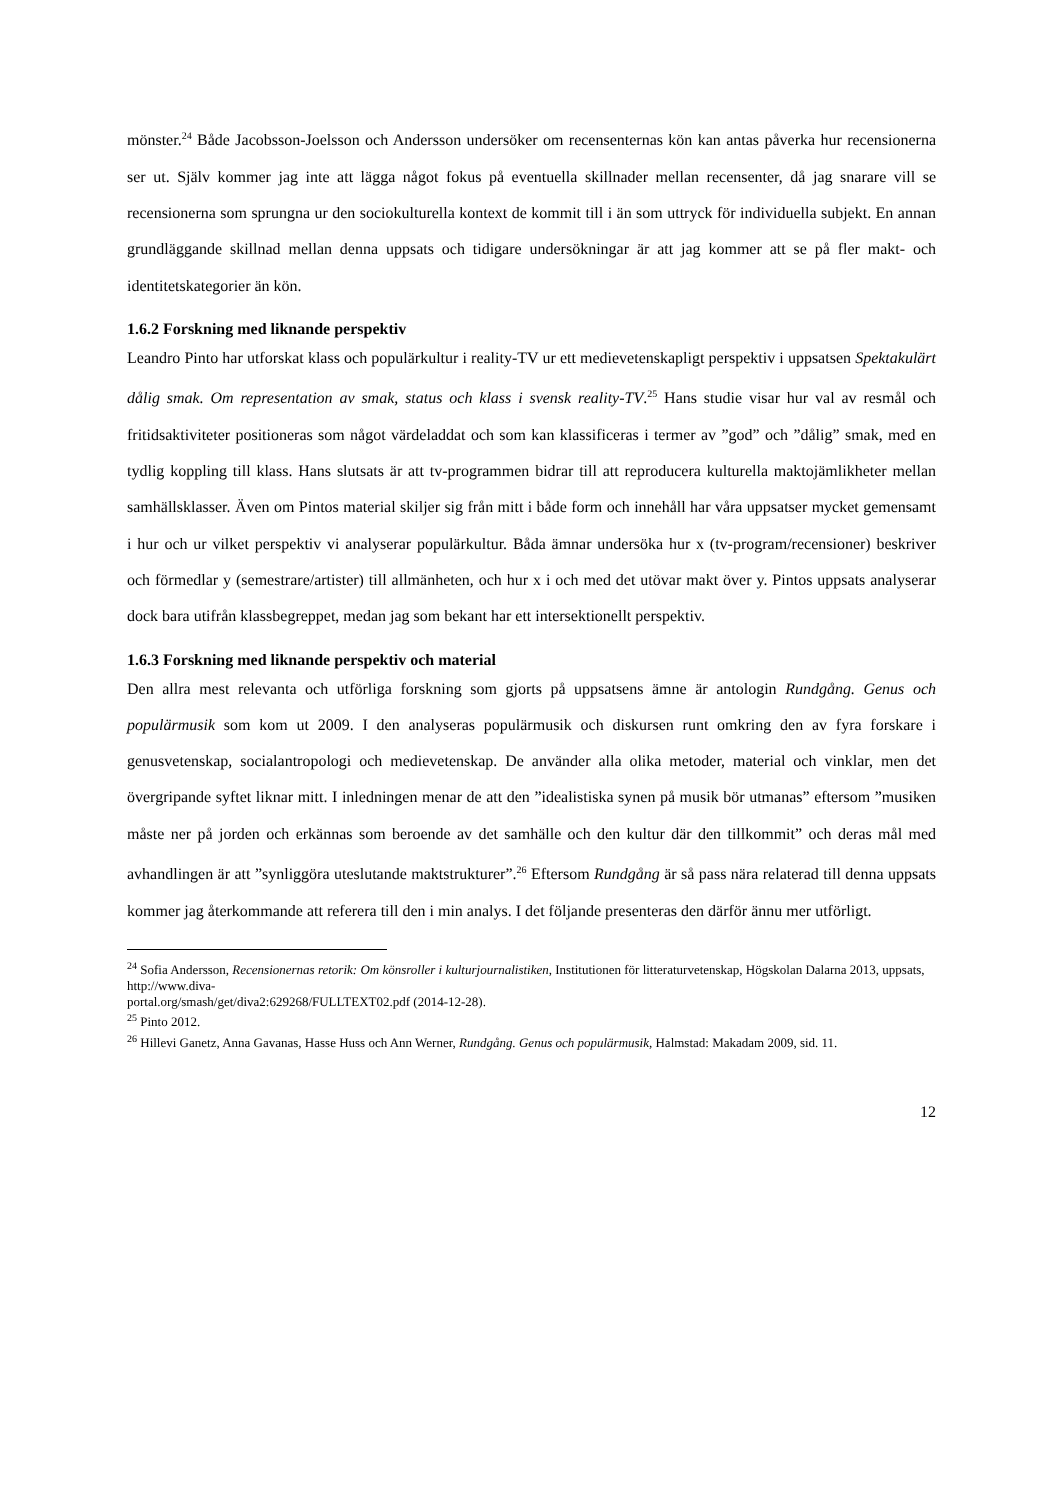mönster.<sup>24</sup> Både Jacobsson-Joelsson och Andersson undersöker om recensenternas kön kan antas påverka hur recensionerna ser ut. Själv kommer jag inte att lägga något fokus på eventuella skillnader mellan recensenter, då jag snarare vill se recensionerna som sprungna ur den sociokulturella kontext de kommit till i än som uttryck för individuella subjekt. En annan grundläggande skillnad mellan denna uppsats och tidigare undersökningar är att jag kommer att se på fler makt- och identitetskategorier än kön.
1.6.2 Forskning med liknande perspektiv
Leandro Pinto har utforskat klass och populärkultur i reality-TV ur ett medievetenskapligt perspektiv i uppsatsen Spektakulärt dålig smak. Om representation av smak, status och klass i svensk reality-TV.<sup>25</sup> Hans studie visar hur val av resmål och fritidsaktiviteter positioneras som något värdeladdat och som kan klassificeras i termer av ”god” och ”dålig” smak, med en tydlig koppling till klass. Hans slutsats är att tv-programmen bidrar till att reproducera kulturella maktojämlikheter mellan samhällsklasser. Även om Pintos material skiljer sig från mitt i både form och innehåll har våra uppsatser mycket gemensamt i hur och ur vilket perspektiv vi analyserar populärkultur. Båda ämnar undersöka hur x (tv-program/recensioner) beskriver och förmedlar y (semestrare/artister) till allmänheten, och hur x i och med det utövar makt över y. Pintos uppsats analyserar dock bara utifrån klassbegreppet, medan jag som bekant har ett intersektionellt perspektiv.
1.6.3 Forskning med liknande perspektiv och material
Den allra mest relevanta och utförliga forskning som gjorts på uppsatsens ämne är antologin Rundgång. Genus och populärmusik som kom ut 2009. I den analyseras populärmusik och diskursen runt omkring den av fyra forskare i genusvetenskap, socialantropologi och medievetenskap. De använder alla olika metoder, material och vinklar, men det övergripande syftet liknar mitt. I inledningen menar de att den ”idealistiska synen på musik bör utmanas” eftersom ”musiken måste ner på jorden och erkännas som beroende av det samhälle och den kultur där den tillkommit” och deras mål med avhandlingen är att ”synliggöra uteslutande maktstrukturer”.<sup>26</sup> Eftersom Rundgång är så pass nära relaterad till denna uppsats kommer jag återkommande att referera till den i min analys. I det följande presenteras den därför ännu mer utförligt.
<sup>24</sup> Sofia Andersson, Recensionernas retorik: Om könsroller i kulturjournalistiken, Institutionen för litteraturvetenskap, Högskolan Dalarna 2013, uppsats, http://www.diva-
portal.org/smash/get/diva2:629268/FULLTEXT02.pdf (2014-12-28).
<sup>25</sup> Pinto 2012.
<sup>26</sup> Hillevi Ganetz, Anna Gavanas, Hasse Huss och Ann Werner, Rundgång. Genus och populärmusik, Halmstad: Makadam 2009, sid. 11.
12